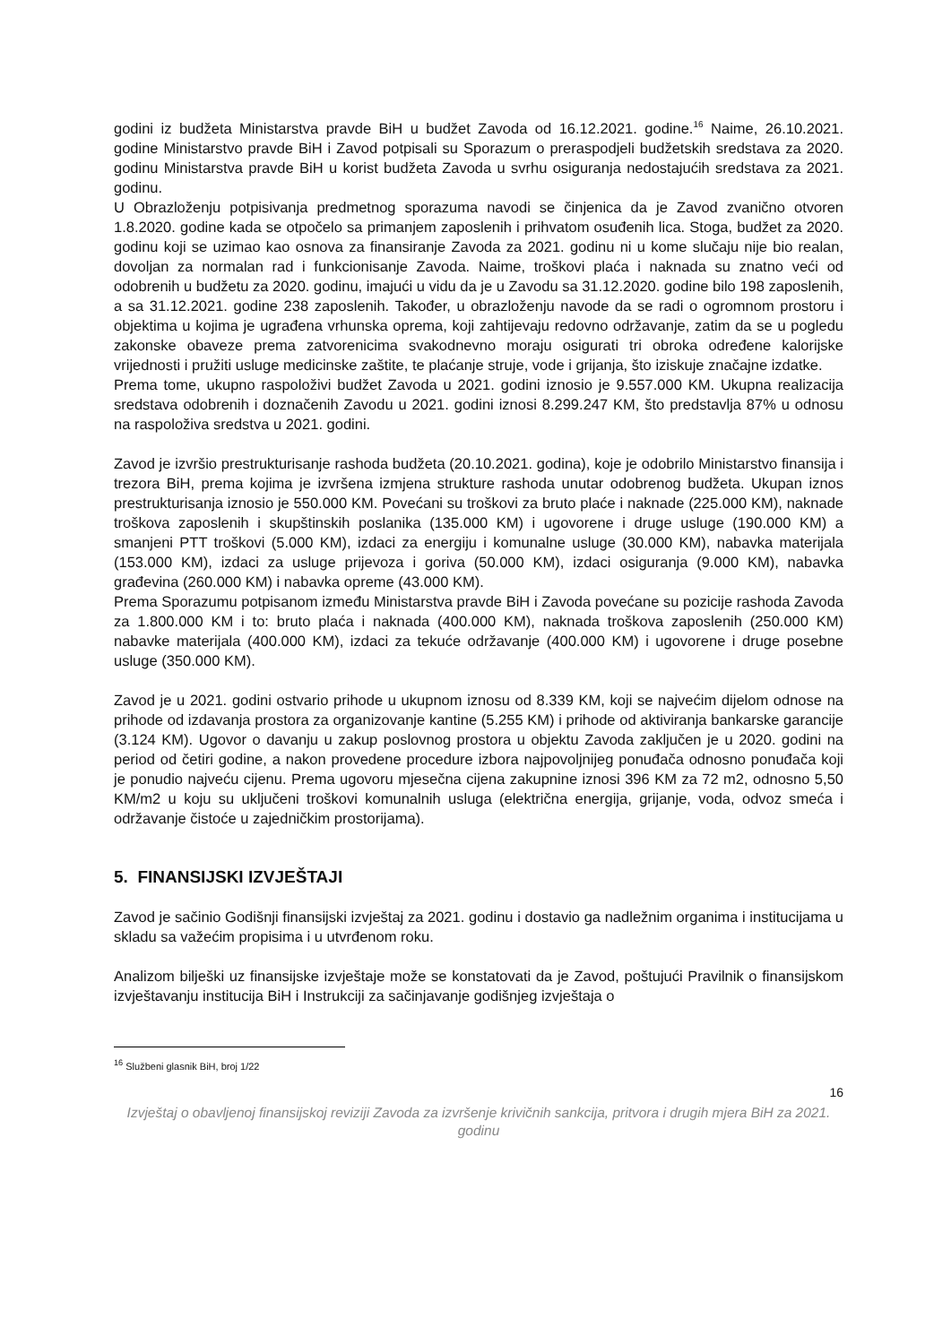godini iz budžeta Ministarstva pravde BiH u budžet Zavoda od 16.12.2021. godine.<sup>16</sup> Naime, 26.10.2021. godine Ministarstvo pravde BiH i Zavod potpisali su Sporazum o preraspodjeli budžetskih sredstava za 2020. godinu Ministarstva pravde BiH u korist budžeta Zavoda u svrhu osiguranja nedostajućih sredstava za 2021. godinu.
U Obrazloženju potpisivanja predmetnog sporazuma navodi se činjenica da je Zavod zvanično otvoren 1.8.2020. godine kada se otpočelo sa primanjem zaposlenih i prihvatom osuđenih lica. Stoga, budžet za 2020. godinu koji se uzimao kao osnova za finansiranje Zavoda za 2021. godinu ni u kome slučaju nije bio realan, dovoljan za normalan rad i funkcionisanje Zavoda. Naime, troškovi plaća i naknada su znatno veći od odobrenih u budžetu za 2020. godinu, imajući u vidu da je u Zavodu sa 31.12.2020. godine bilo 198 zaposlenih, a sa 31.12.2021. godine 238 zaposlenih. Također, u obrazloženju navode da se radi o ogromnom prostoru i objektima u kojima je ugrađena vrhunska oprema, koji zahtijevaju redovno održavanje, zatim da se u pogledu zakonske obaveze prema zatvorenicima svakodnevno moraju osigurati tri obroka određene kalorijske vrijednosti i pružiti usluge medicinske zaštite, te plaćanje struje, vode i grijanja, što iziskuje značajne izdatke.
Prema tome, ukupno raspoloživi budžet Zavoda u 2021. godini iznosio je 9.557.000 KM. Ukupna realizacija sredstava odobrenih i doznačenih Zavodu u 2021. godini iznosi 8.299.247 KM, što predstavlja 87% u odnosu na raspoloživa sredstva u 2021. godini.
Zavod je izvršio prestrukturisanje rashoda budžeta (20.10.2021. godina), koje je odobrilo Ministarstvo finansija i trezora BiH, prema kojima je izvršena izmjena strukture rashoda unutar odobrenog budžeta. Ukupan iznos prestrukturisanja iznosio je 550.000 KM. Povećani su troškovi za bruto plaće i naknade (225.000 KM), naknade troškova zaposlenih i skupštinskih poslanika (135.000 KM) i ugovorene i druge usluge (190.000 KM) a smanjeni PTT troškovi (5.000 KM), izdaci za energiju i komunalne usluge (30.000 KM), nabavka materijala (153.000 KM), izdaci za usluge prijevoza i goriva (50.000 KM), izdaci osiguranja (9.000 KM), nabavka građevina (260.000 KM) i nabavka opreme (43.000 KM).
Prema Sporazumu potpisanom između Ministarstva pravde BiH i Zavoda povećane su pozicije rashoda Zavoda za 1.800.000 KM i to: bruto plaća i naknada (400.000 KM), naknada troškova zaposlenih (250.000 KM) nabavke materijala (400.000 KM), izdaci za tekuće održavanje (400.000 KM) i ugovorene i druge posebne usluge (350.000 KM).
Zavod je u 2021. godini ostvario prihode u ukupnom iznosu od 8.339 KM, koji se najvećim dijelom odnose na prihode od izdavanja prostora za organizovanje kantine (5.255 KM) i prihode od aktiviranja bankarske garancije (3.124 KM). Ugovor o davanju u zakup poslovnog prostora u objektu Zavoda zaključen je u 2020. godini na period od četiri godine, a nakon provedene procedure izbora najpovoljnijeg ponuđača odnosno ponuđača koji je ponudio najveću cijenu. Prema ugovoru mjesečna cijena zakupnine iznosi 396 KM za 72 m2, odnosno 5,50 KM/m2 u koju su uključeni troškovi komunalnih usluga (električna energija, grijanje, voda, odvoz smeća i održavanje čistoće u zajedničkim prostorijama).
5. FINANSIJSKI IZVJEŠTAJI
Zavod je sačinio Godišnji finansijski izvještaj za 2021. godinu i dostavio ga nadležnim organima i institucijama u skladu sa važećim propisima i u utvrđenom roku.
Analizom bilješki uz finansijske izvještaje može se konstatovati da je Zavod, poštujući Pravilnik o finansijskom izvještavanju institucija BiH i Instrukciji za sačinjavanje godišnjeg izvještaja o
<sup>16</sup> Službeni glasnik BiH, broj 1/22
16
Izvještaj o obavljenoj finansijskoj reviziji Zavoda za izvršenje krivičnih sankcija, pritvora i drugih mjera BiH za 2021. godinu